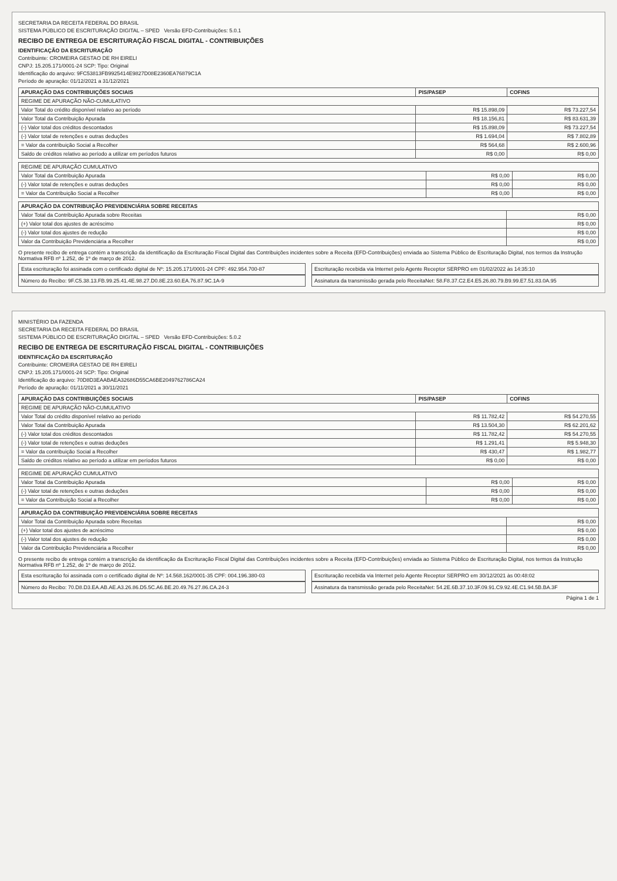SECRETARIA DA RECEITA FEDERAL DO BRASIL
SISTEMA PÚBLICO DE ESCRITURAÇÃO DIGITAL – SPED Versão EFD-Contribuições: 5.0.1
RECIBO DE ENTREGA DE ESCRITURAÇÃO FISCAL DIGITAL - CONTRIBUIÇÕES
IDENTIFICAÇÃO DA ESCRITURAÇÃO
Contribuinte: CROMEIRA GESTAO DE RH EIRELI
CNPJ: 15.205.171/0001-24 SCP: Tipo: Original
Identificação do arquivo: 9FC53813FB9925414E9827D08E2360EA76879C1A
Período de apuração: 01/12/2021 a 31/12/2021
| APURAÇÃO DAS CONTRIBUIÇÕES SOCIAIS | PIS/PASEP | COFINS |
| --- | --- | --- |
| REGIME DE APURAÇÃO NÃO-CUMULATIVO | | |
| Valor Total do crédito disponível relativo ao período | R$ 15.898,09 | R$ 73.227,54 |
| Valor Total da Contribuição Apurada | R$ 18.156,81 | R$ 83.631,39 |
| (-) Valor total dos créditos descontados | R$ 15.898,09 | R$ 73.227,54 |
| (-) Valor total de retenções e outras deduções | R$ 1.694,04 | R$ 7.802,89 |
| = Valor da contribuição Social a Recolher | R$ 564,68 | R$ 2.600,96 |
| Saldo de créditos relativo ao período a utilizar em períodos futuros | R$ 0,00 | R$ 0,00 |
| REGIME DE APURAÇÃO CUMULATIVO | | |
| Valor Total da Contribuição Apurada | R$ 0,00 | R$ 0,00 |
| (-) Valor total de retenções e outras deduções | R$ 0,00 | R$ 0,00 |
| = Valor da Contribuição Social a Recolher | R$ 0,00 | R$ 0,00 |
| APURAÇÃO DA CONTRIBUIÇÃO PREVIDENCIÁRIA SOBRE RECEITAS | |
| --- | --- |
| Valor Total da Contribuição Apurada sobre Receitas | R$ 0,00 |
| (+) Valor total dos ajustes de acréscimo | R$ 0,00 |
| (-) Valor total dos ajustes de redução | R$ 0,00 |
| Valor da Contribuição Previdenciária a Recolher | R$ 0,00 |
O presente recibo de entrega contém a transcrição da identificação da Escrituração Fiscal Digital das Contribuições incidentes sobre a Receita (EFD-Contribuições) enviada ao Sistema Público de Escrituração Digital, nos termos da Instrução Normativa RFB nº 1.252, de 1º de março de 2012.
Esta escrituração foi assinada com o certificado digital de Nº: 15.205.171/0001-24 CPF: 492.954.700-87
Escrituração recebida via Internet pelo Agente Receptor SERPRO em 01/02/2022 às 14:35:10
Número do Recibo: 9F.C5.38.13.FB.99.25.41.4E.98.27.D0.8E.23.60.EA.76.87.9C.1A-9
Assinatura da transmissão gerada pelo ReceitaNet: 58.F8.37.C2.E4.E5.26.80.79.B9.99.E7.51.83.0A.95
MINISTÉRIO DA FAZENDA
SECRETARIA DA RECEITA FEDERAL DO BRASIL
SISTEMA PÚBLICO DE ESCRITURAÇÃO DIGITAL – SPED Versão EFD-Contribuições: 5.0.2
RECIBO DE ENTREGA DE ESCRITURAÇÃO FISCAL DIGITAL - CONTRIBUIÇÕES
IDENTIFICAÇÃO DA ESCRITURAÇÃO
Contribuinte: CROMEIRA GESTAO DE RH EIRELI
CNPJ: 15.205.171/0001-24 SCP: Tipo: Original
Identificação do arquivo: 70D8D3EAABAEA32686D55CA6BE2049762786CA24
Período de apuração: 01/11/2021 a 30/11/2021
| APURAÇÃO DAS CONTRIBUIÇÕES SOCIAIS | PIS/PASEP | COFINS |
| --- | --- | --- |
| REGIME DE APURAÇÃO NÃO-CUMULATIVO | | |
| Valor Total do crédito disponível relativo ao período | R$ 11.782,42 | R$ 54.270,55 |
| Valor Total da Contribuição Apurada | R$ 13.504,30 | R$ 62.201,62 |
| (-) Valor total dos créditos descontados | R$ 11.782,42 | R$ 54.270,55 |
| (-) Valor total de retenções e outras deduções | R$ 1.291,41 | R$ 5.948,30 |
| = Valor da contribuição Social a Recolher | R$ 430,47 | R$ 1.982,77 |
| Saldo de créditos relativo ao período a utilizar em períodos futuros | R$ 0,00 | R$ 0,00 |
| REGIME DE APURAÇÃO CUMULATIVO | | |
| Valor Total da Contribuição Apurada | R$ 0,00 | R$ 0,00 |
| (-) Valor total de retenções e outras deduções | R$ 0,00 | R$ 0,00 |
| = Valor da Contribuição Social a Recolher | R$ 0,00 | R$ 0,00 |
| APURAÇÃO DA CONTRIBUIÇÃO PREVIDENCIÁRIA SOBRE RECEITAS | |
| --- | --- |
| Valor Total da Contribuição Apurada sobre Receitas | R$ 0,00 |
| (+) Valor total dos ajustes de acréscimo | R$ 0,00 |
| (-) Valor total dos ajustes de redução | R$ 0,00 |
| Valor da Contribuição Previdenciária a Recolher | R$ 0,00 |
O presente recibo de entrega contém a transcrição da identificação da Escrituração Fiscal Digital das Contribuições incidentes sobre a Receita (EFD-Contribuições) enviada ao Sistema Público de Escrituração Digital, nos termos da Instrução Normativa RFB nº 1.252, de 1º de março de 2012.
Esta escrituração foi assinada com o certificado digital de Nº: 14.568.162/0001-35 CPF: 004.196.380-03
Escrituração recebida via Internet pelo Agente Receptor SERPRO em 30/12/2021 às 00:48:02
Número do Recibo: 70.D8.D3.EA.AB.AE.A3.26.86.D5.5C.A6.BE.20.49.76.27.86.CA.24-3
Assinatura da transmissão gerada pelo ReceitaNet: 54.2E.6B.37.10.3F.09.91.C9.92.4E.C1.94.5B.BA.3F
Página 1 de 1